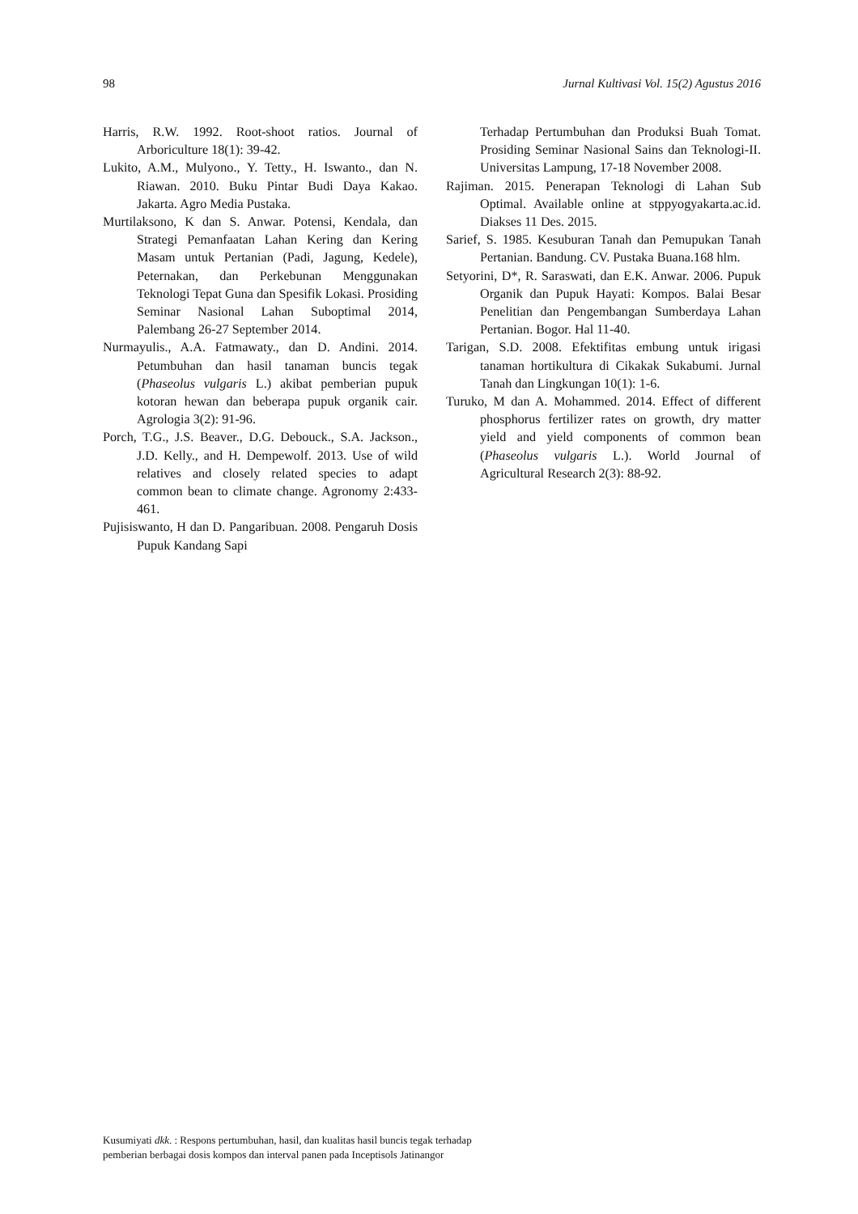98 Jurnal Kultivasi Vol. 15(2) Agustus 2016
Harris, R.W. 1992. Root-shoot ratios. Journal of Arboriculture 18(1): 39-42.
Lukito, A.M., Mulyono., Y. Tetty., H. Iswanto., dan N. Riawan. 2010. Buku Pintar Budi Daya Kakao. Jakarta. Agro Media Pustaka.
Murtilaksono, K dan S. Anwar. Potensi, Kendala, dan Strategi Pemanfaatan Lahan Kering dan Kering Masam untuk Pertanian (Padi, Jagung, Kedele), Peternakan, dan Perkebunan Menggunakan Teknologi Tepat Guna dan Spesifik Lokasi. Prosiding Seminar Nasional Lahan Suboptimal 2014, Palembang 26-27 September 2014.
Nurmayulis., A.A. Fatmawaty., dan D. Andini. 2014. Petumbuhan dan hasil tanaman buncis tegak (Phaseolus vulgaris L.) akibat pemberian pupuk kotoran hewan dan beberapa pupuk organik cair. Agrologia 3(2): 91-96.
Porch, T.G., J.S. Beaver., D.G. Debouck., S.A. Jackson., J.D. Kelly., and H. Dempewolf. 2013. Use of wild relatives and closely related species to adapt common bean to climate change. Agronomy 2:433-461.
Pujisiswanto, H dan D. Pangaribuan. 2008. Pengaruh Dosis Pupuk Kandang Sapi
Terhadap Pertumbuhan dan Produksi Buah Tomat. Prosiding Seminar Nasional Sains dan Teknologi-II. Universitas Lampung, 17-18 November 2008.
Rajiman. 2015. Penerapan Teknologi di Lahan Sub Optimal. Available online at stppyogyakarta.ac.id. Diakses 11 Des. 2015.
Sarief, S. 1985. Kesuburan Tanah dan Pemupukan Tanah Pertanian. Bandung. CV. Pustaka Buana.168 hlm.
Setyorini, D*, R. Saraswati, dan E.K. Anwar. 2006. Pupuk Organik dan Pupuk Hayati: Kompos. Balai Besar Penelitian dan Pengembangan Sumberdaya Lahan Pertanian. Bogor. Hal 11-40.
Tarigan, S.D. 2008. Efektifitas embung untuk irigasi tanaman hortikultura di Cikakak Sukabumi. Jurnal Tanah dan Lingkungan 10(1): 1-6.
Turuko, M dan A. Mohammed. 2014. Effect of different phosphorus fertilizer rates on growth, dry matter yield and yield components of common bean (Phaseolus vulgaris L.). World Journal of Agricultural Research 2(3): 88-92.
Kusumiyati dkk. : Respons pertumbuhan, hasil, dan kualitas hasil buncis tegak terhadap
pemberian berbagai dosis kompos dan interval panen pada Inceptisols Jatinangor